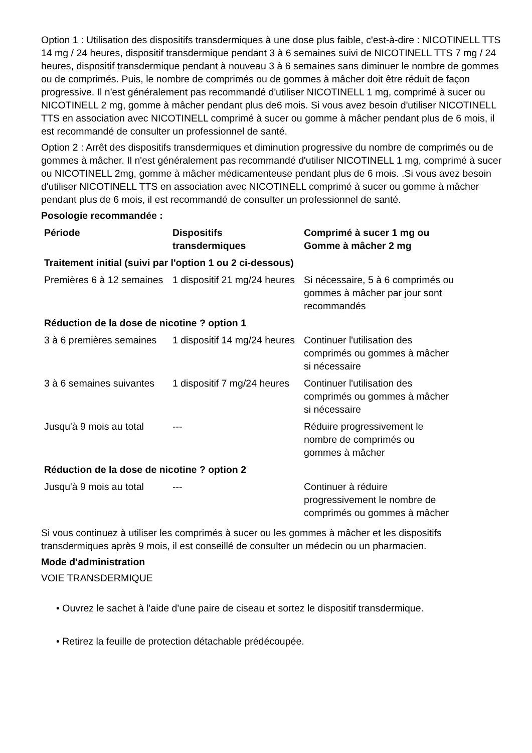Option 1 : Utilisation des dispositifs transdermiques à une dose plus faible, c'est-à-dire : NICOTINELL TTS 14 mg / 24 heures, dispositif transdermique pendant 3 à 6 semaines suivi de NICOTINELL TTS 7 mg / 24 heures, dispositif transdermique pendant à nouveau 3 à 6 semaines sans diminuer le nombre de gommes ou de comprimés. Puis, le nombre de comprimés ou de gommes à mâcher doit être réduit de façon progressive. Il n'est généralement pas recommandé d'utiliser NICOTINELL 1 mg, comprimé à sucer ou NICOTINELL 2 mg, gomme à mâcher pendant plus de6 mois. Si vous avez besoin d'utiliser NICOTINELL TTS en association avec NICOTINELL comprimé à sucer ou gomme à mâcher pendant plus de 6 mois, il est recommandé de consulter un professionnel de santé.
Option 2 : Arrêt des dispositifs transdermiques et diminution progressive du nombre de comprimés ou de gommes à mâcher. Il n'est généralement pas recommandé d'utiliser NICOTINELL 1 mg, comprimé à sucer ou NICOTINELL 2mg, gomme à mâcher médicamenteuse pendant plus de 6 mois. .Si vous avez besoin d'utiliser NICOTINELL TTS en association avec NICOTINELL comprimé à sucer ou gomme à mâcher pendant plus de 6 mois, il est recommandé de consulter un professionnel de santé.
Posologie recommandée :
| Période | Dispositifs transdermiques | Comprimé à sucer 1 mg ou Gomme à mâcher 2 mg |
| --- | --- | --- |
| Traitement initial (suivi par l'option 1 ou 2 ci-dessous) | | |
| Premières 6 à 12 semaines | 1 dispositif 21 mg/24 heures | Si nécessaire, 5 à 6 comprimés ou gommes à mâcher par jour sont recommandés |
| Réduction de la dose de nicotine ? option 1 | | |
| 3 à 6 premières semaines | 1 dispositif 14 mg/24 heures | Continuer l'utilisation des comprimés ou gommes à mâcher si nécessaire |
| 3 à 6 semaines suivantes | 1 dispositif 7 mg/24 heures | Continuer l'utilisation des comprimés ou gommes à mâcher si nécessaire |
| Jusqu'à 9 mois au total | --- | Réduire progressivement le nombre de comprimés ou gommes à mâcher |
| Réduction de la dose de nicotine ? option 2 | | |
| Jusqu'à 9 mois au total | --- | Continuer à réduire progressivement le nombre de comprimés ou gommes à mâcher |
Si vous continuez à utiliser les comprimés à sucer ou les gommes à mâcher et les dispositifs transdermiques après 9 mois, il est conseillé de consulter un médecin ou un pharmacien.
Mode d'administration
VOIE TRANSDERMIQUE
• Ouvrez le sachet à l'aide d'une paire de ciseau et sortez le dispositif transdermique.
• Retirez la feuille de protection détachable prédécoupée.